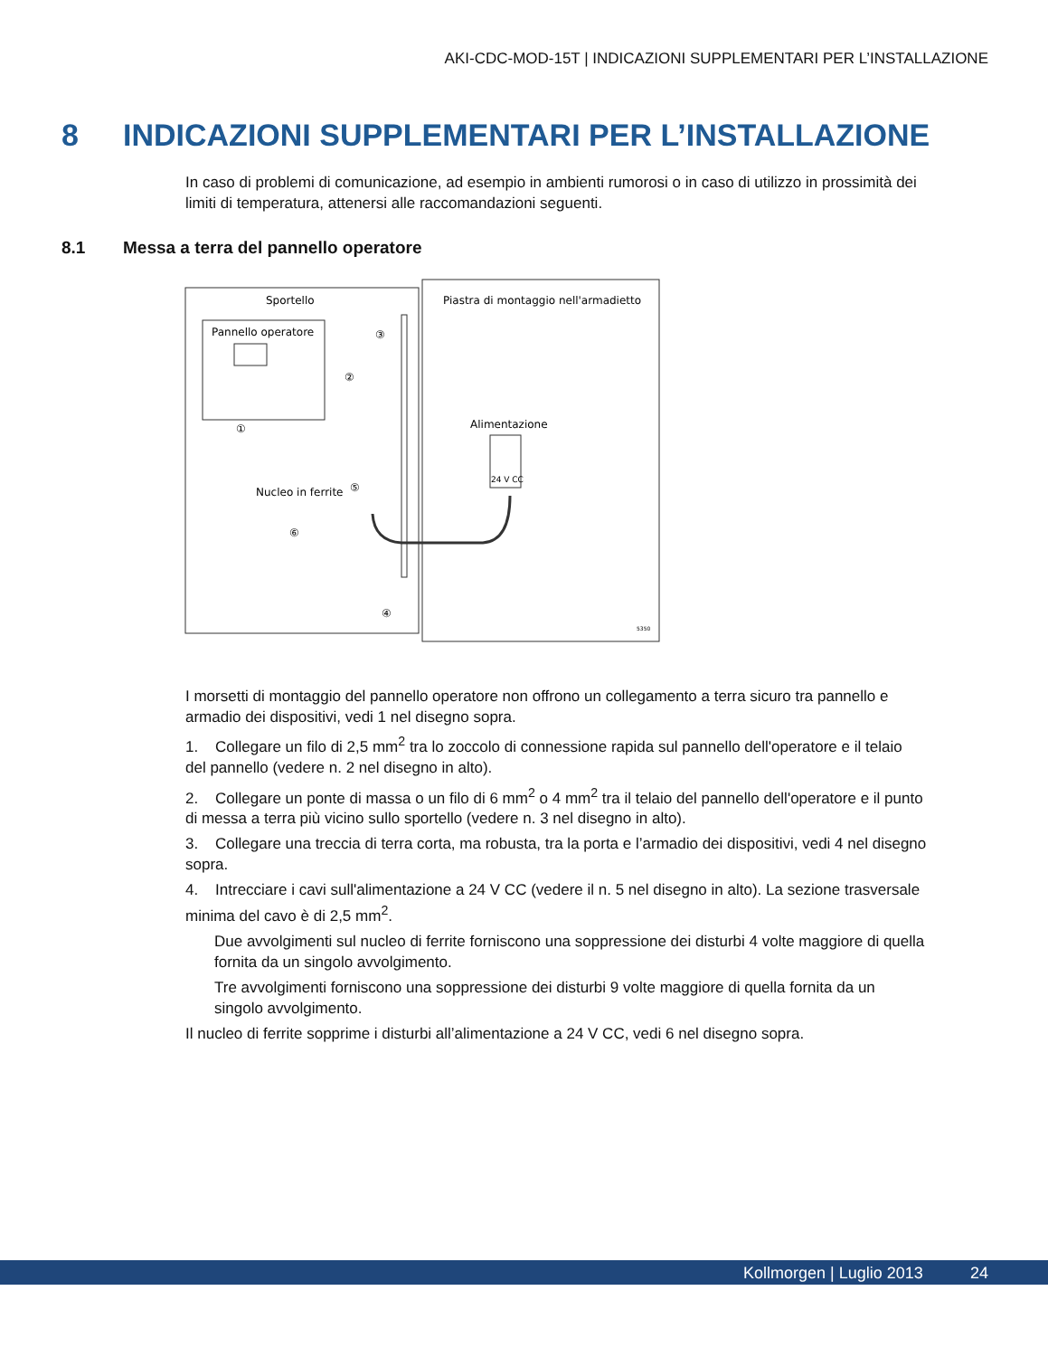AKI-CDC-MOD-15T | INDICAZIONI SUPPLEMENTARI PER L’INSTALLAZIONE
8 INDICAZIONI SUPPLEMENTARI PER L’INSTALLAZIONE
In caso di problemi di comunicazione, ad esempio in ambienti rumorosi o in caso di utilizzo in prossimità dei limiti di temperatura, attenersi alle raccomandazioni seguenti.
8.1 Messa a terra del pannello operatore
Sportello
Pannello operatore
Piastra di montaggio nell'armadietto
Alimentazione
24 V CC
Nucleo in ferrite
①
②
③
④
⑤
⑥
5350
I morsetti di montaggio del pannello operatore non offrono un collegamento a terra sicuro tra pannello e armadio dei dispositivi, vedi 1 nel disegno sopra.
1. Collegare un filo di 2,5 mm<sup>2</sup> tra lo zoccolo di connessione rapida sul pannello dell'operatore e il telaio del pannello (vedere n. 2 nel disegno in alto).
2. Collegare un ponte di massa o un filo di 6 mm<sup>2</sup> o 4 mm<sup>2</sup> tra il telaio del pannello dell'operatore e il punto di messa a terra più vicino sullo sportello (vedere n. 3 nel disegno in alto).
3. Collegare una treccia di terra corta, ma robusta, tra la porta e l’armadio dei dispositivi, vedi 4 nel disegno sopra.
4. Intrecciare i cavi sull'alimentazione a 24 V CC (vedere il n. 5 nel disegno in alto). La sezione trasversale minima del cavo è di 2,5 mm<sup>2</sup>.
Due avvolgimenti sul nucleo di ferrite forniscono una soppressione dei disturbi 4 volte maggiore di quella fornita da un singolo avvolgimento.
Tre avvolgimenti forniscono una soppressione dei disturbi 9 volte maggiore di quella fornita da un singolo avvolgimento.
Il nucleo di ferrite sopprime i disturbi all’alimentazione a 24 V CC, vedi 6 nel disegno sopra.
Kollmorgen | Luglio 2013 24